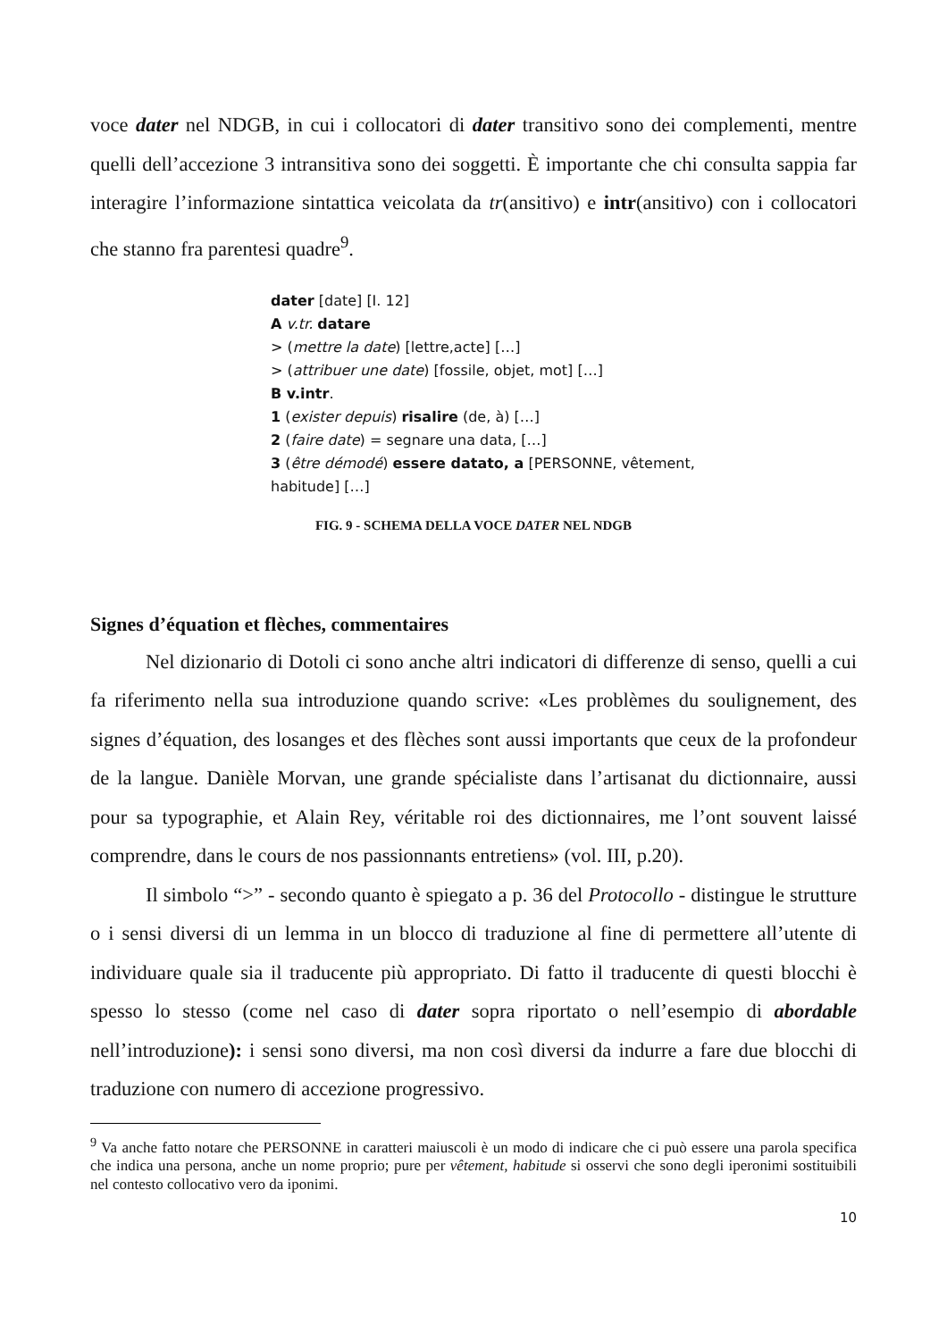voce dater nel NDGB, in cui i collocatori di dater transitivo sono dei complementi, mentre quelli dell’accezione 3 intransitiva sono dei soggetti. È importante che chi consulta sappia far interagire l’informazione sintattica veicolata da tr(ansitivo) e intr(ansitivo) con i collocatori che stanno fra parentesi quadre<sup>9</sup>.
dater [date] [I. 12]
A v.tr. datare
> (mettre la date) [lettre,acte] […]
> (attribuer une date) [fossile, objet, mot] […]
B v.intr.
1 (exister depuis) risalire (de, à) […]
2 (faire date) = segnare una data, […]
3 (être démodé) essere datato, a [PERSONNE, vêtement,
habitude] […]
FIG. 9 - SCHEMA DELLA VOCE DATER NEL NDGB
Signes d’équation et flèches, commentaires
Nel dizionario di Dotoli ci sono anche altri indicatori di differenze di senso, quelli a cui fa riferimento nella sua introduzione quando scrive: «Les problèmes du soulignement, des signes d’équation, des losanges et des flèches sont aussi importants que ceux de la profondeur de la langue. Danièle Morvan, une grande spécialiste dans l’artisanat du dictionnaire, aussi pour sa typographie, et Alain Rey, véritable roi des dictionnaires, me l’ont souvent laissé comprendre, dans le cours de nos passionnants entretiens» (vol. III, p.20).
Il simbolo “>” - secondo quanto è spiegato a p. 36 del Protocollo - distingue le strutture o i sensi diversi di un lemma in un blocco di traduzione al fine di permettere all’utente di individuare quale sia il traducente più appropriato. Di fatto il traducente di questi blocchi è spesso lo stesso (come nel caso di dater sopra riportato o nell’esempio di abordable nell’introduzione): i sensi sono diversi, ma non così diversi da indurre a fare due blocchi di traduzione con numero di accezione progressivo.
<sup>9</sup> Va anche fatto notare che PERSONNE in caratteri maiuscoli è un modo di indicare che ci può essere una parola specifica che indica una persona, anche un nome proprio; pure per vêtement, habitude si osservi che sono degli iperonimi sostituibili nel contesto collocativo vero da iponimi.
10